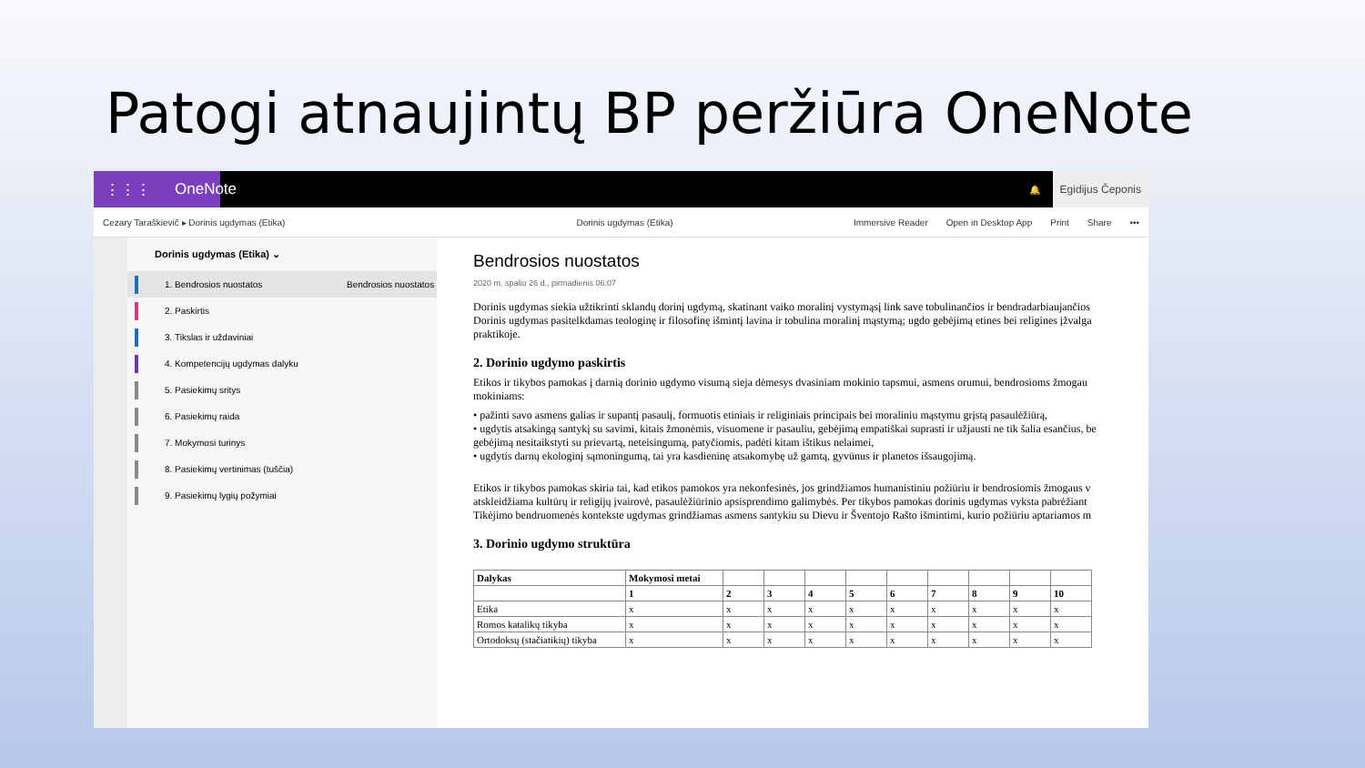Patogi atnaujintų BP peržiūra OneNote
⋮⋮⋮ OneNote
🔔
Egidijus Čeponis
Cezary Taraškievič ▸ Dorinis ugdymas (Etika) Dorinis ugdymas (Etika) Immersive Reader Open in Desktop App Print Share •••
Dorinis ugdymas (Etika) ⌄
1. Bendrosios nuostatos
Bendrosios nuostatos
2. Paskirtis
3. Tikslas ir uždaviniai
4. Kompetencijų ugdymas dalyku
5. Pasiekimų sritys
6. Pasiekimų raida
7. Mokymosi turinys
8. Pasiekimų vertinimas (tuščia)
9. Pasiekimų lygių požymiai
Bendrosios nuostatos
2020 m. spalio 26 d., pirmadienis 06:07
Dorinis ugdymas siekia užtikrinti sklandų dorinį ugdymą, skatinant vaiko moralinį vystymąsį link save tobulinančios ir bendradarbiaujančios
Dorinis ugdymas pasitelkdamas teologinę ir filosofinę išmintį lavina ir tobulina moralinį mąstymą; ugdo gebėjimą etines bei religines įžvalga
praktikoje.
2. Dorinio ugdymo paskirtis
Etikos ir tikybos pamokas į darnią dorinio ugdymo visumą sieja dėmesys dvasiniam mokinio tapsmui, asmens orumui, bendrosioms žmogau
mokiniams:
• pažinti savo asmens galias ir supantį pasaulį, formuotis etiniais ir religiniais principais bei moraliniu mąstymu grįstą pasaulėžiūrą,
• ugdytis atsakingą santykį su savimi, kitais žmonėmis, visuomene ir pasauliu, gebėjimą empatiškai suprasti ir užjausti ne tik šalia esančius, be
gebėjimą nesitaikstyti su prievartą, neteisingumą, patyčiomis, padėti kitam ištikus nelaimei,
• ugdytis darnų ekologinį sąmoningumą, tai yra kasdieninę atsakomybę už gamtą, gyvūnus ir planetos išsaugojimą.
Etikos ir tikybos pamokas skiria tai, kad etikos pamokos yra nekonfesinės, jos grindžiamos humanistiniu požiūriu ir bendrosiomis žmogaus v
atskleidžiama kultūrų ir religijų įvairovė, pasaulėžiūrinio apsisprendimo galimybės. Per tikybos pamokas dorinis ugdymas vyksta pabrėžiant
Tikėjimo bendruomenės kontekste ugdymas grindžiamas asmens santykiu su Dievu ir Šventojo Rašto išmintimi, kurio požiūriu aptariamos m
3. Dorinio ugdymo struktūra
| Dalykas | Mokymosi metai | | | | | | | | | |
| --- | --- | --- | --- | --- | --- | --- | --- | --- | --- | --- |
| | 1 | 2 | 3 | 4 | 5 | 6 | 7 | 8 | 9 | 10 |
| Etika | x | x | x | x | x | x | x | x | x | x |
| Romos katalikų tikyba | x | x | x | x | x | x | x | x | x | x |
| Ortodoksų (stačiatikių) tikyba | x | x | x | x | x | x | x | x | x | x |